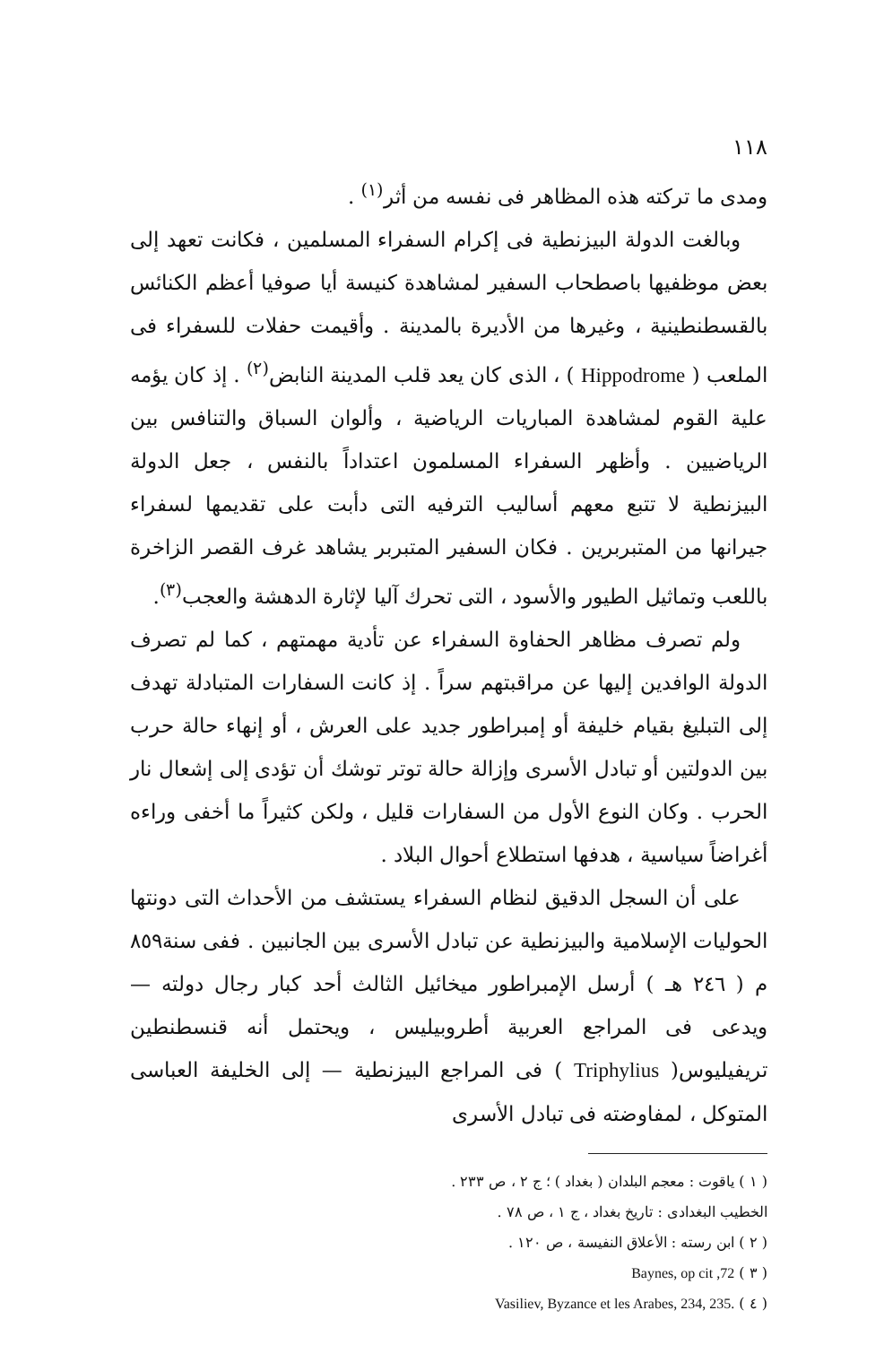١١٨
ومدى ما تركته هذه المظاهر فى نفسه من أثر<sup>(١)</sup> .
وبالغت الدولة البيزنطية فى إكرام السفراء المسلمين ، فكانت تعهد إلى بعض موظفيها باصطحاب السفير لمشاهدة كنيسة أيا صوفيا أعظم الكنائس بالقسطنطينية ، وغيرها من الأديرة بالمدينة . وأقيمت حفلات للسفراء فى الملعب ( Hippodrome ) ، الذى كان يعد قلب المدينة النابض<sup>(٢)</sup> . إذ كان يؤمه علية القوم لمشاهدة المباريات الرياضية ، وألوان السباق والتنافس بين الرياضيين . وأظهر السفراء المسلمون اعتداداً بالنفس ، جعل الدولة البيزنطية لا تتبع معهم أساليب الترفيه التى دأبت على تقديمها لسفراء جيرانها من المتبربرين . فكان السفير المتبربر يشاهد غرف القصر الزاخرة باللعب وتماثيل الطيور والأسود ، التى تحرك آليا لإثارة الدهشة والعجب<sup>(٣)</sup>.
ولم تصرف مظاهر الحفاوة السفراء عن تأدية مهمتهم ، كما لم تصرف الدولة الوافدين إليها عن مراقبتهم سراً . إذ كانت السفارات المتبادلة تهدف إلى التبليغ بقيام خليفة أو إمبراطور جديد على العرش ، أو إنهاء حالة حرب بين الدولتين أو تبادل الأسرى وإزالة حالة توتر توشك أن تؤدى إلى إشعال نار الحرب . وكان النوع الأول من السفارات قليل ، ولكن كثيراً ما أخفى وراءه أغراضاً سياسية ، هدفها استطلاع أحوال البلاد .
على أن السجل الدقيق لنظام السفراء يستشف من الأحداث التى دونتها الحوليات الإسلامية والبيزنطية عن تبادل الأسرى بين الجانبين . ففى سنة٨٥٩ م ( ٢٤٦ هـ ) أرسل الإمبراطور ميخائيل الثالث أحد كبار رجال دولته — ويدعى فى المراجع العربية أطروبيليس ، ويحتمل أنه قنسطنطين تريفيليوس( Triphylius ) فى المراجع البيزنطية — إلى الخليفة العباسى المتوكل ، لمفاوضته فى تبادل الأسرى
( ١ ) ياقوت : معجم البلدان ( بغداد ) ؛ ج ٢ ، ص ٢٣٣ .
الخطيب البغدادى : تاريخ بغداد ، ج ١ ، ص ٧٨ .
( ٢ ) ابن رسته : الأعلاق النفيسة ، ص ١٢٠ .
( ٣ ) Baynes, op cit ,72
( ٤ ) Vasiliev, Byzance et les Arabes, 234, 235.